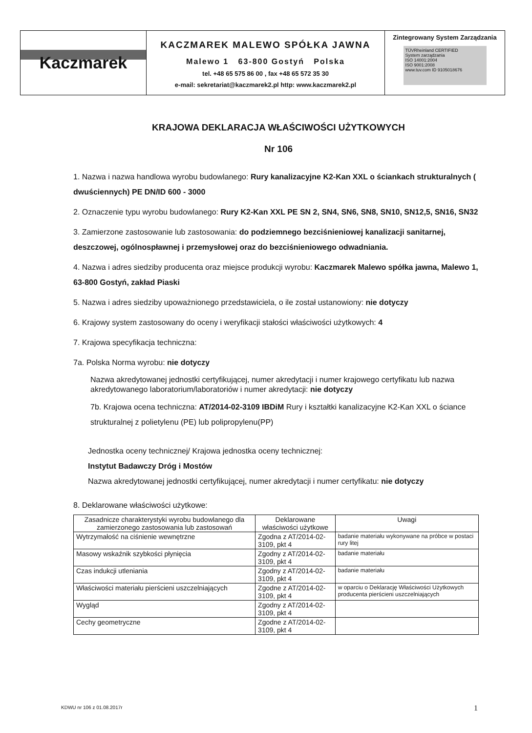Kaczmarek
KACZMAREK MALEWO SPÓŁKA JAWNA
Malewo 1 63-800 Gostyń Polska
tel. +48 65 575 86 00 , fax +48 65 572 35 30
e-mail: sekretariat@kaczmarek2.pl http: www.kaczmarek2.pl
Zintegrowany System Zarządzania
TÜVRheinland CERTIFIED
System zarządzania
ISO 14001:2004
ISO 9001:2008
www.tuv.com ID 9105018676
KRAJOWA DEKLARACJA WŁAŚCIWOŚCI UŻYTKOWYCH
Nr 106
1. Nazwa i nazwa handlowa wyrobu budowlanego: Rury kanalizacyjne K2-Kan XXL o ściankach strukturalnych ( dwuściennych) PE DN/ID 600 - 3000
2. Oznaczenie typu wyrobu budowlanego: Rury K2-Kan XXL PE SN 2, SN4, SN6, SN8, SN10, SN12,5, SN16, SN32
3. Zamierzone zastosowanie lub zastosowania: do podziemnego bezciśnieniowej kanalizacji sanitarnej, deszczowej, ogólnospławnej i przemysłowej oraz do bezciśnieniowego odwadniania.
4. Nazwa i adres siedziby producenta oraz miejsce produkcji wyrobu: Kaczmarek Malewo spółka jawna, Malewo 1, 63-800 Gostyń, zakład Piaski
5. Nazwa i adres siedziby upoważnionego przedstawiciela, o ile został ustanowiony: nie dotyczy
6. Krajowy system zastosowany do oceny i weryfikacji stałości właściwości użytkowych: 4
7. Krajowa specyfikacja techniczna:
7a. Polska Norma wyrobu: nie dotyczy
Nazwa akredytowanej jednostki certyfikującej, numer akredytacji i numer krajowego certyfikatu lub nazwa akredytowanego laboratorium/laboratoriów i numer akredytacji: nie dotyczy
7b. Krajowa ocena techniczna: AT/2014-02-3109 IBDiM Rury i kształtki kanalizacyjne K2-Kan XXL o ściance strukturalnej z polietylenu (PE) lub polipropylenu(PP)
Jednostka oceny technicznej/ Krajowa jednostka oceny technicznej:
Instytut Badawczy Dróg i Mostów
Nazwa akredytowanej jednostki certyfikującej, numer akredytacji i numer certyfikatu: nie dotyczy
8. Deklarowane właściwości użytkowe:
| Zasadnicze charakterystyki wyrobu budowlanego dla zamierzonego zastosowania lub zastosowań | Deklarowane właściwości użytkowe | Uwagi |
| --- | --- | --- |
| Wytrzymałość na ciśnienie wewnętrzne | Zgodna z AT/2014-02-3109, pkt 4 | badanie materiału wykonywane na próbce w postaci rury litej |
| Masowy wskaźnik szybkości płynięcia | Zgodny z AT/2014-02-3109, pkt 4 | badanie materiału |
| Czas indukcji utleniania | Zgodny z AT/2014-02-3109, pkt 4 | badanie materiału |
| Właściwości materiału pierścieni uszczelniających | Zgodne z AT/2014-02-3109, pkt 4 | w oparciu o Deklarację Właściwości Użytkowych producenta pierścieni uszczelniających |
| Wygląd | Zgodny z AT/2014-02-3109, pkt 4 | |
| Cechy geometryczne | Zgodne z AT/2014-02-3109, pkt 4 | |
KDWU nr 106 z 01.08.2017r 1